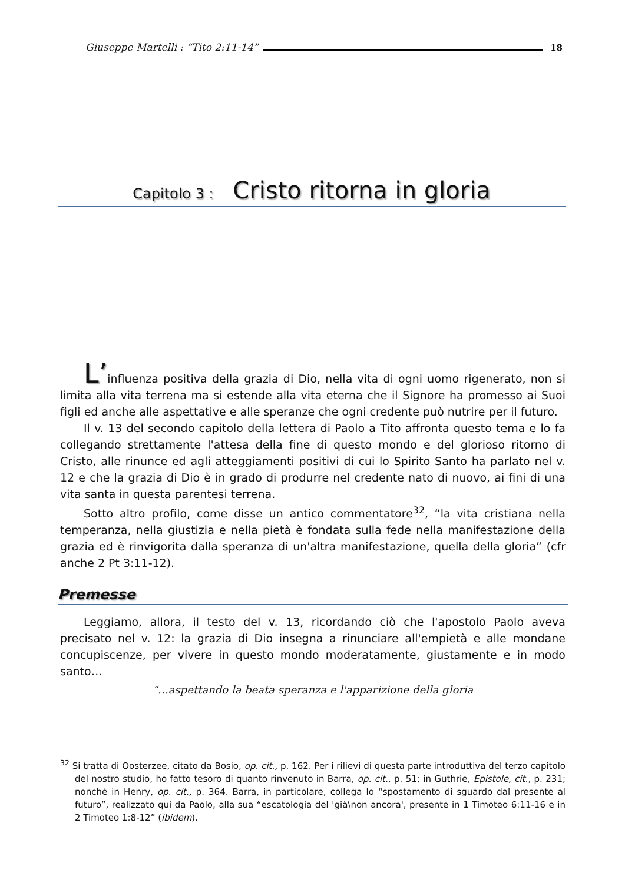Giuseppe Martelli : “Tito 2:11-14” 18
Capitolo 3 : Cristo ritorna in gloria
L’influenza positiva della grazia di Dio, nella vita di ogni uomo rigenerato, non si limita alla vita terrena ma si estende alla vita eterna che il Signore ha promesso ai Suoi figli ed anche alle aspettative e alle speranze che ogni credente può nutrire per il futuro.
Il v. 13 del secondo capitolo della lettera di Paolo a Tito affronta questo tema e lo fa collegando strettamente l'attesa della fine di questo mondo e del glorioso ritorno di Cristo, alle rinunce ed agli atteggiamenti positivi di cui lo Spirito Santo ha parlato nel v. 12 e che la grazia di Dio è in grado di produrre nel credente nato di nuovo, ai fini di una vita santa in questa parentesi terrena.
Sotto altro profilo, come disse un antico commentatore<sup>32</sup>, “la vita cristiana nella temperanza, nella giustizia e nella pietà è fondata sulla fede nella manifestazione della grazia ed è rinvigorita dalla speranza di un'altra manifestazione, quella della gloria” (cfr anche 2 Pt 3:11-12).
Premesse
Leggiamo, allora, il testo del v. 13, ricordando ciò che l'apostolo Paolo aveva precisato nel v. 12: la grazia di Dio insegna a rinunciare all'empietà e alle mondane concupiscenze, per vivere in questo mondo moderatamente, giustamente e in modo santo…
“…aspettando la beata speranza e l'apparizione della gloria
<sup>32</sup> Si tratta di Oosterzee, citato da Bosio, op. cit., p. 162. Per i rilievi di questa parte introduttiva del terzo capitolo del nostro studio, ho fatto tesoro di quanto rinvenuto in Barra, op. cit., p. 51; in Guthrie, Epistole, cit., p. 231; nonché in Henry, op. cit., p. 364. Barra, in particolare, collega lo “spostamento di sguardo dal presente al futuro”, realizzato qui da Paolo, alla sua “escatologia del 'già\non ancora', presente in 1 Timoteo 6:11-16 e in 2 Timoteo 1:8-12” (ibidem).